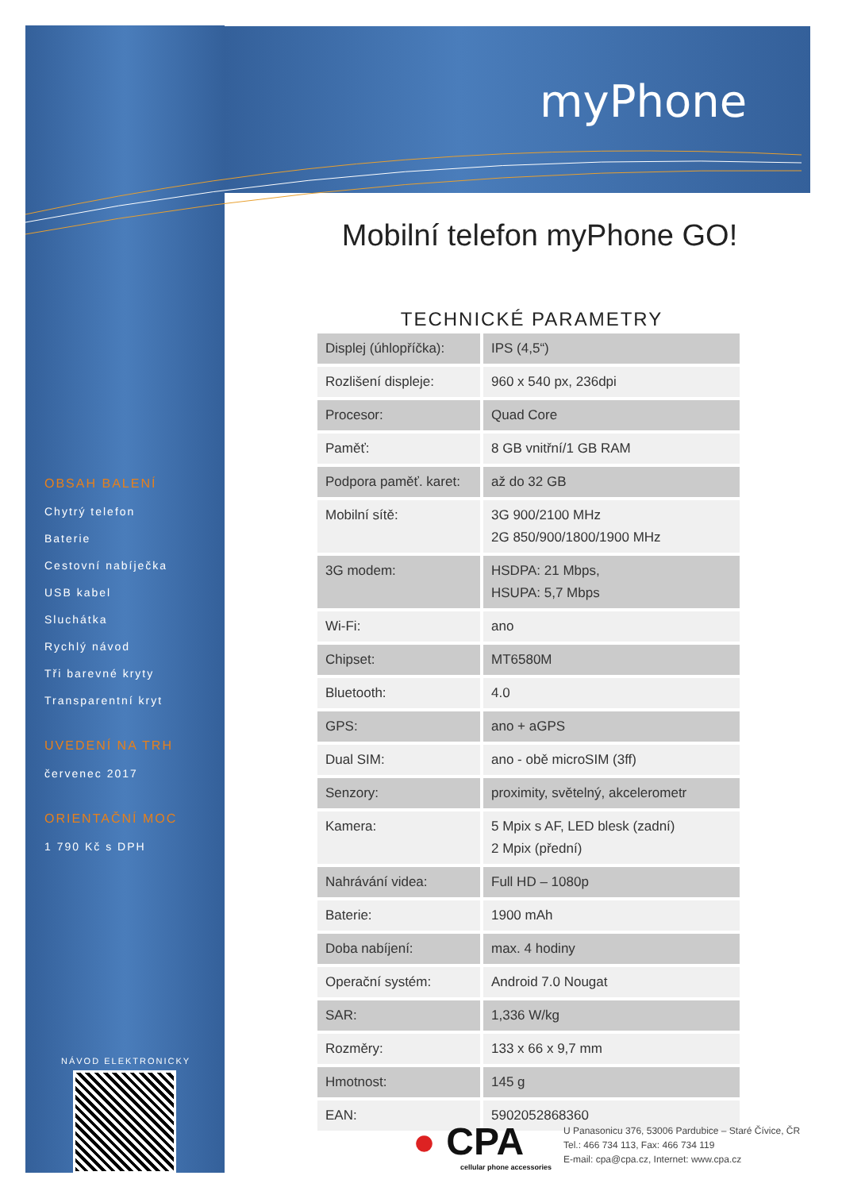myPhone
OBSAH BALENÍ
Chytrý telefon
Baterie
Cestovní nabíječka
USB kabel
Sluchátka
Rychlý návod
Tři barevné kryty
Transparentní kryt
UVEDENÍ NA TRH
červenec 2017
ORIENTAČNÍ MOC
1 790 Kč s DPH
Mobilní telefon myPhone GO!
TECHNICKÉ PARAMETRY
| Displej (úhlopříčka): | IPS (4,5“) |
| Rozlišení displeje: | 960 x 540 px, 236dpi |
| Procesor: | Quad Core |
| Paměť: | 8 GB vnitřní/1 GB RAM |
| Podpora paměť. karet: | až do 32 GB |
| Mobilní sítě: | 3G 900/2100 MHz 2G 850/900/1800/1900 MHz |
| 3G modem: | HSDPA: 21 Mbps, HSUPA: 5,7 Mbps |
| Wi-Fi: | ano |
| Chipset: | MT6580M |
| Bluetooth: | 4.0 |
| GPS: | ano + aGPS |
| Dual SIM: | ano - obě microSIM (3ff) |
| Senzory: | proximity, světelný, akcelerometr |
| Kamera: | 5 Mpix s AF, LED blesk (zadní) 2 Mpix (přední) |
| Nahrávání videa: | Full HD – 1080p |
| Baterie: | 1900 mAh |
| Doba nabíjení: | max. 4 hodiny |
| Operační systém: | Android 7.0 Nougat |
| SAR: | 1,336 W/kg |
| Rozměry: | 133 x 66 x 9,7 mm |
| Hmotnost: | 145 g |
| EAN: | 5902052868360 |
NÁVOD ELEKTRONICKY
● CPA
cellular phone accessories
U Panasonicu 376, 53006 Pardubice – Staré Čívice, ČR
Tel.: 466 734 113, Fax: 466 734 119
E-mail: cpa@cpa.cz, Internet: www.cpa.cz